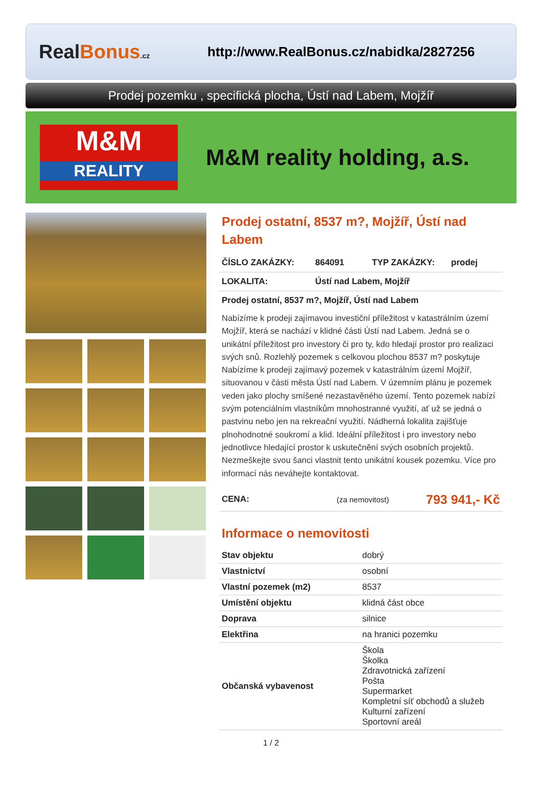RealBonus.cz
http://www.RealBonus.cz/nabidka/2827256
Prodej pozemku , specifická plocha, Ústí nad Labem, Mojžíř
M&M
REALITY
M&M reality holding, a.s.
Prodej ostatní, 8537 m?, Mojžíř, Ústí nad Labem
ČÍSLO ZAKÁZKY: 864091 TYP ZAKÁZKY: prodej
LOKALITA: Ústí nad Labem, Mojžíř
Prodej ostatní, 8537 m?, Mojžíř, Ústí nad Labem
Nabízíme k prodeji zajímavou investiční příležitost v katastrálním území Mojžíř, která se nachází v klidné části Ústí nad Labem. Jedná se o unikátní příležitost pro investory či pro ty, kdo hledají prostor pro realizaci svých snů. Rozlehlý pozemek s celkovou plochou 8537 m? poskytuje Nabízíme k prodeji zajímavý pozemek v katastrálním území Mojžíř, situovanou v části města Ústí nad Labem. V územním plánu je pozemek veden jako plochy smíšené nezastavěného území. Tento pozemek nabízí svým potenciálním vlastníkům mnohostranné využití, ať už se jedná o pastvinu nebo jen na rekreační využití. Nádherná lokalita zajišťuje plnohodnotné soukromí a klid. Ideální příležitost i pro investory nebo jednotlivce hledající prostor k uskutečnění svých osobních projektů. Nezmeškejte svou šanci vlastnit tento unikátní kousek pozemku. Více pro informací nás neváhejte kontaktovat.
CENA: (za nemovitost) 793 941,- Kč
Informace o nemovitosti
| Stav objektu | dobrý |
| Vlastnictví | osobní |
| Vlastní pozemek (m2) | 8537 |
| Umístění objektu | klidná část obce |
| Doprava | silnice |
| Elektřina | na hranici pozemku |
| Občanská vybavenost | Škola Školka Zdravotnická zařízení Pošta Supermarket Kompletní síť obchodů a služeb Kulturní zařízení Sportovní areál |
1 / 2